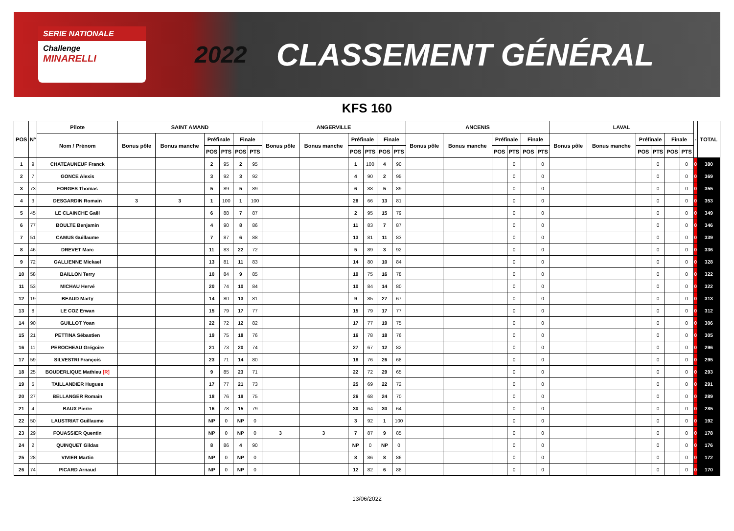SERIE NATIONALE
Challenge
MINARELLI
2022
CLASSEMENT GÉNÉRAL
KFS 160
| POS | N° | Pilote | SAINT AMAND | | | | | | ANGERVILLE | | | | | | ANCENIS | | | | | | LAVAL | | | | | | - | TOTAL |
| --- | --- | --- | --- | --- | --- | --- | --- | --- | --- | --- | --- | --- | --- | --- | --- | --- | --- | --- | --- | --- | --- | --- | --- | --- | --- | --- | --- | --- |
| | | Nom / Prénom | Bonus pôle | Bonus manche | Préfinale | | Finale | | Bonus pôle | Bonus manche | Préfinale | | Finale | | Bonus pôle | Bonus manche | Préfinale | | Finale | | Bonus pôle | Bonus manche | Préfinale | | Finale | | | |
| | | | | | POS | PTS | POS | PTS | | | POS | PTS | POS | PTS | | | POS | PTS | POS | PTS | | | POS | PTS | POS | PTS | | |
| 1 | 9 | CHATEAUNEUF Franck | | | 2 | 95 | 2 | 95 | | | 1 | 100 | 4 | 90 | | | | 0 | | 0 | | | | 0 | | 0 | 0 | 380 |
| 2 | 7 | GONCE Alexis | | | 3 | 92 | 3 | 92 | | | 4 | 90 | 2 | 95 | | | | 0 | | 0 | | | | 0 | | 0 | 0 | 369 |
| 3 | 73 | FORGES Thomas | | | 5 | 89 | 5 | 89 | | | 6 | 88 | 5 | 89 | | | | 0 | | 0 | | | | 0 | | 0 | 0 | 355 |
| 4 | 3 | DESGARDIN Romain | 3 | 3 | 1 | 100 | 1 | 100 | | | 28 | 66 | 13 | 81 | | | | 0 | | 0 | | | | 0 | | 0 | 0 | 353 |
| 5 | 45 | LE CLAINCHE Gaël | | | 6 | 88 | 7 | 87 | | | 2 | 95 | 15 | 79 | | | | 0 | | 0 | | | | 0 | | 0 | 0 | 349 |
| 6 | 77 | BOULTE Benjamin | | | 4 | 90 | 8 | 86 | | | 11 | 83 | 7 | 87 | | | | 0 | | 0 | | | | 0 | | 0 | 0 | 346 |
| 7 | 51 | CAMUS Guillaume | | | 7 | 87 | 6 | 88 | | | 13 | 81 | 11 | 83 | | | | 0 | | 0 | | | | 0 | | 0 | 0 | 339 |
| 8 | 46 | DREVET Marc | | | 11 | 83 | 22 | 72 | | | 5 | 89 | 3 | 92 | | | | 0 | | 0 | | | | 0 | | 0 | 0 | 336 |
| 9 | 72 | GALLIENNE Mickael | | | 13 | 81 | 11 | 83 | | | 14 | 80 | 10 | 84 | | | | 0 | | 0 | | | | 0 | | 0 | 0 | 328 |
| 10 | 58 | BAILLON Terry | | | 10 | 84 | 9 | 85 | | | 19 | 75 | 16 | 78 | | | | 0 | | 0 | | | | 0 | | 0 | 0 | 322 |
| 11 | 53 | MICHAU Hervé | | | 20 | 74 | 10 | 84 | | | 10 | 84 | 14 | 80 | | | | 0 | | 0 | | | | 0 | | 0 | 0 | 322 |
| 12 | 19 | BEAUD Marty | | | 14 | 80 | 13 | 81 | | | 9 | 85 | 27 | 67 | | | | 0 | | 0 | | | | 0 | | 0 | 0 | 313 |
| 13 | 8 | LE COZ Erwan | | | 15 | 79 | 17 | 77 | | | 15 | 79 | 17 | 77 | | | | 0 | | 0 | | | | 0 | | 0 | 0 | 312 |
| 14 | 90 | GUILLOT Yoan | | | 22 | 72 | 12 | 82 | | | 17 | 77 | 19 | 75 | | | | 0 | | 0 | | | | 0 | | 0 | 0 | 306 |
| 15 | 21 | PETTINA Sébastien | | | 19 | 75 | 18 | 76 | | | 16 | 78 | 18 | 76 | | | | 0 | | 0 | | | | 0 | | 0 | 0 | 305 |
| 16 | 11 | PEROCHEAU Grégoire | | | 21 | 73 | 20 | 74 | | | 27 | 67 | 12 | 82 | | | | 0 | | 0 | | | | 0 | | 0 | 0 | 296 |
| 17 | 59 | SILVESTRI François | | | 23 | 71 | 14 | 80 | | | 18 | 76 | 26 | 68 | | | | 0 | | 0 | | | | 0 | | 0 | 0 | 295 |
| 18 | 25 | BOUDERLIQUE Mathieu [R] | | | 9 | 85 | 23 | 71 | | | 22 | 72 | 29 | 65 | | | | 0 | | 0 | | | | 0 | | 0 | 0 | 293 |
| 19 | 5 | TAILLANDIER Hugues | | | 17 | 77 | 21 | 73 | | | 25 | 69 | 22 | 72 | | | | 0 | | 0 | | | | 0 | | 0 | 0 | 291 |
| 20 | 27 | BELLANGER Romain | | | 18 | 76 | 19 | 75 | | | 26 | 68 | 24 | 70 | | | | 0 | | 0 | | | | 0 | | 0 | 0 | 289 |
| 21 | 4 | BAUX Pierre | | | 16 | 78 | 15 | 79 | | | 30 | 64 | 30 | 64 | | | | 0 | | 0 | | | | 0 | | 0 | 0 | 285 |
| 22 | 50 | LAUSTRIAT Guillaume | | | NP | 0 | NP | 0 | | | 3 | 92 | 1 | 100 | | | | 0 | | 0 | | | | 0 | | 0 | 0 | 192 |
| 23 | 29 | FOUASSIER Quentin | | | NP | 0 | NP | 0 | 3 | 3 | 7 | 87 | 9 | 85 | | | | 0 | | 0 | | | | 0 | | 0 | 0 | 178 |
| 24 | 2 | QUINQUET Gildas | | | 8 | 86 | 4 | 90 | | | NP | 0 | NP | 0 | | | | 0 | | 0 | | | | 0 | | 0 | 0 | 176 |
| 25 | 28 | VIVIER Martin | | | NP | 0 | NP | 0 | | | 8 | 86 | 8 | 86 | | | | 0 | | 0 | | | | 0 | | 0 | 0 | 172 |
| 26 | 74 | PICARD Arnaud | | | NP | 0 | NP | 0 | | | 12 | 82 | 6 | 88 | | | | 0 | | 0 | | | | 0 | | 0 | 0 | 170 |
13/06/2022